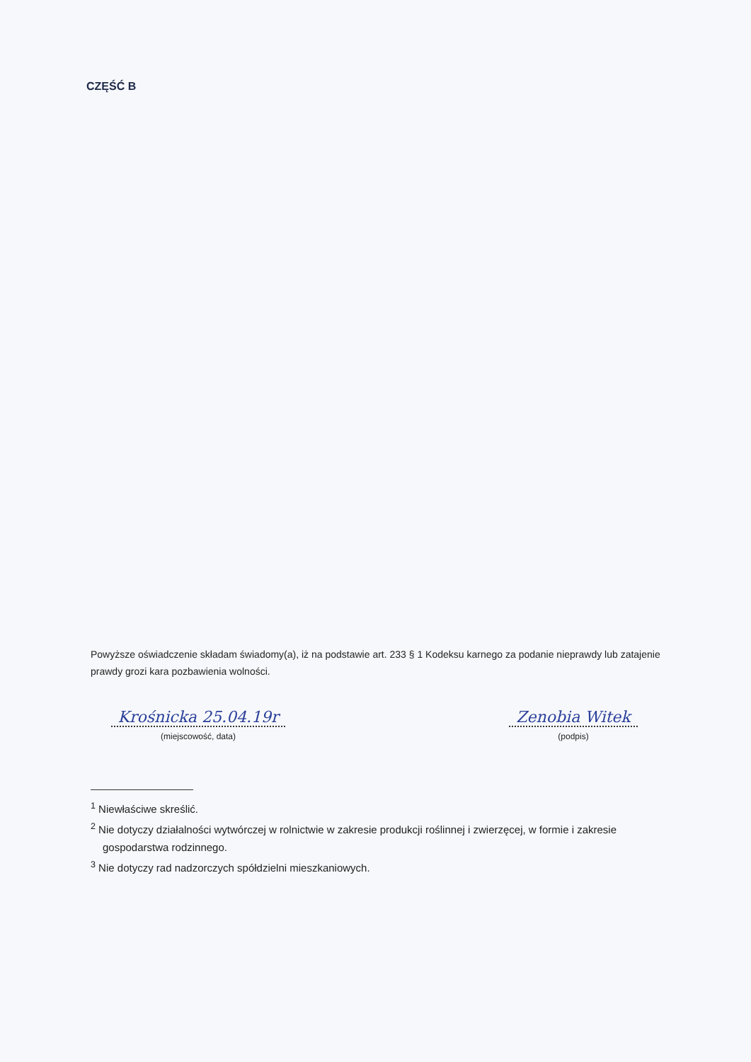CZĘŚĆ B
Powyższe oświadczenie składam świadomy(a), iż na podstawie art. 233 § 1 Kodeksu karnego za podanie nieprawdy lub zatajenie prawdy grozi kara pozbawienia wolności.
Krośnicka 25.04.19r
(miejscowość, data)
Zenobia Witek
(podpis)
<sup>1</sup> Niewłaściwe skreślić.
<sup>2</sup> Nie dotyczy działalności wytwórczej w rolnictwie w zakresie produkcji roślinnej i zwierzęcej, w formie i zakresie gospodarstwa rodzinnego.
<sup>3</sup> Nie dotyczy rad nadzorczych spółdzielni mieszkaniowych.